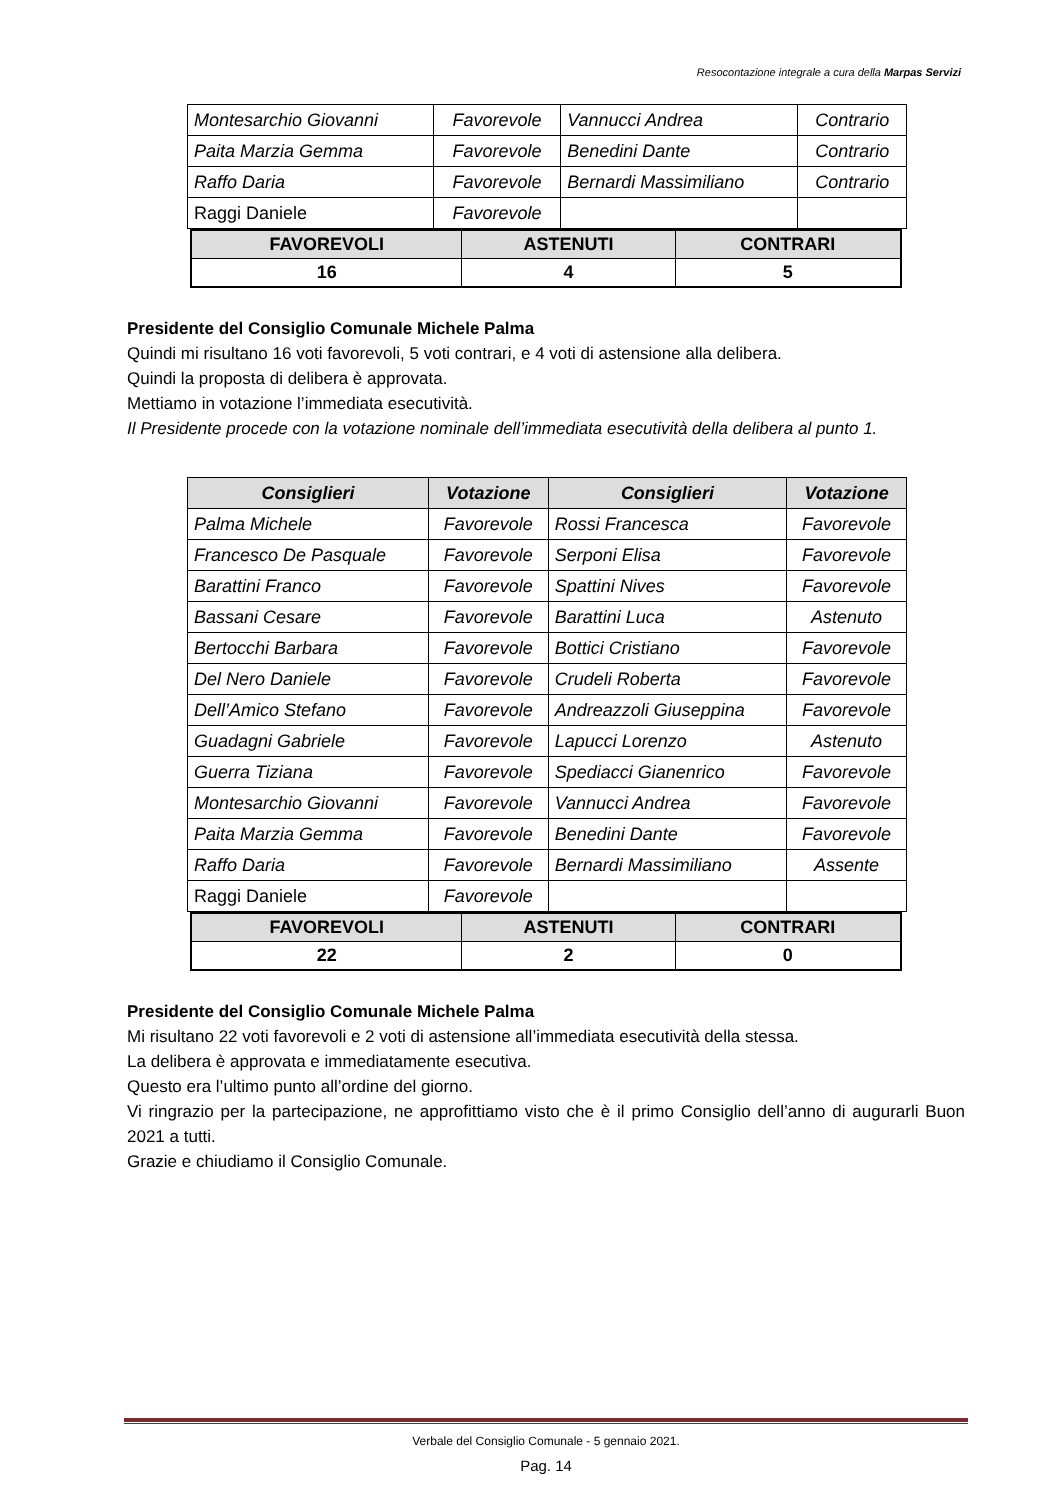Resocontazione integrale a cura della Marpas Servizi
| Montesarchio Giovanni | Favorevole | Vannucci Andrea | Contrario |
| Paita Marzia Gemma | Favorevole | Benedini Dante | Contrario |
| Raffo Daria | Favorevole | Bernardi Massimiliano | Contrario |
| Raggi Daniele | Favorevole | | |
| FAVOREVOLI | ASTENUTI | CONTRARI |
| --- | --- | --- |
| 16 | 4 | 5 |
Presidente del Consiglio Comunale Michele Palma
Quindi mi risultano 16 voti favorevoli, 5 voti contrari, e 4 voti di astensione alla delibera.
Quindi la proposta di delibera è approvata.
Mettiamo in votazione l’immediata esecutività.
Il Presidente procede con la votazione nominale dell’immediata esecutività della delibera al punto 1.
| Consiglieri | Votazione | Consiglieri | Votazione |
| --- | --- | --- | --- |
| Palma Michele | Favorevole | Rossi Francesca | Favorevole |
| Francesco De Pasquale | Favorevole | Serponi Elisa | Favorevole |
| Barattini Franco | Favorevole | Spattini Nives | Favorevole |
| Bassani Cesare | Favorevole | Barattini Luca | Astenuto |
| Bertocchi Barbara | Favorevole | Bottici Cristiano | Favorevole |
| Del Nero Daniele | Favorevole | Crudeli Roberta | Favorevole |
| Dell’Amico Stefano | Favorevole | Andreazzoli Giuseppina | Favorevole |
| Guadagni Gabriele | Favorevole | Lapucci Lorenzo | Astenuto |
| Guerra Tiziana | Favorevole | Spediacci Gianenrico | Favorevole |
| Montesarchio Giovanni | Favorevole | Vannucci Andrea | Favorevole |
| Paita Marzia Gemma | Favorevole | Benedini Dante | Favorevole |
| Raffo Daria | Favorevole | Bernardi Massimiliano | Assente |
| Raggi Daniele | Favorevole | | |
| FAVOREVOLI | ASTENUTI | CONTRARI |
| --- | --- | --- |
| 22 | 2 | 0 |
Presidente del Consiglio Comunale Michele Palma
Mi risultano 22 voti favorevoli e 2 voti di astensione all’immediata esecutività della stessa.
La delibera è approvata e immediatamente esecutiva.
Questo era l’ultimo punto all’ordine del giorno.
Vi ringrazio per la partecipazione, ne approfittiamo visto che è il primo Consiglio dell’anno di augurarli Buon 2021 a tutti.
Grazie e chiudiamo il Consiglio Comunale.
Verbale del Consiglio Comunale - 5 gennaio 2021.
Pag. 14